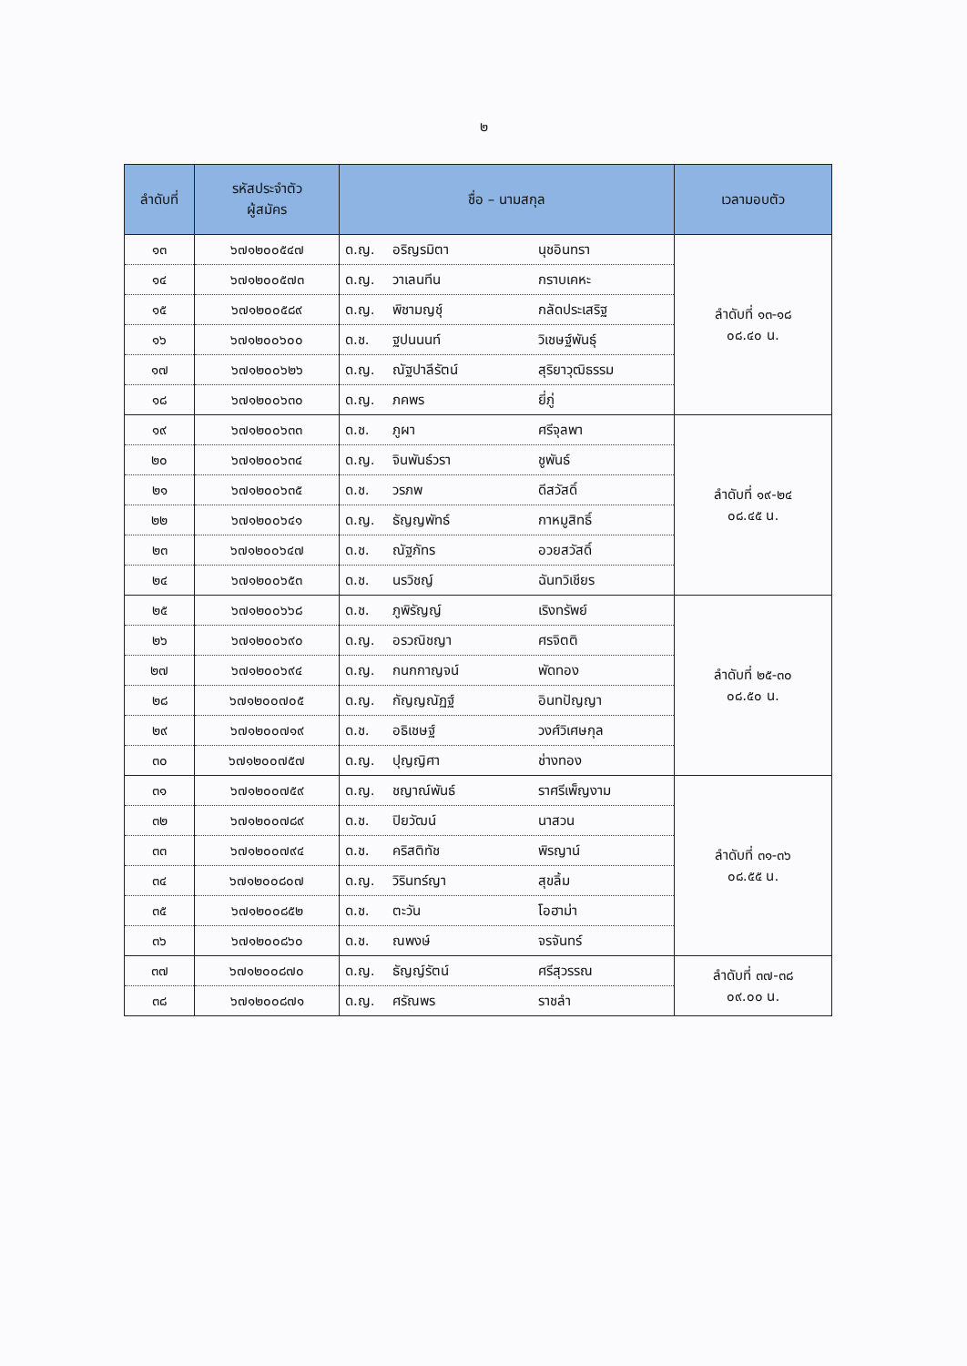๒
| ลำดับที่ | รหัสประจำตัว ผู้สมัคร | ชื่อ – นามสกุล | เวลามอบตัว |
| --- | --- | --- | --- |
| ๑๓ | ๖๗๑๒๐๐๕๔๗ | ด.ญ. อริญรมิตา นุชอินทรา | ลำดับที่ ๑๓-๑๘ ๐๘.๔๐ น. |
| ๑๔ | ๖๗๑๒๐๐๕๗๓ | ด.ญ. วาเลนทีน กราบเคหะ | |
| ๑๕ | ๖๗๑๒๐๐๕๘๙ | ด.ญ. พิชามญชุ์ กลัดประเสริฐ | |
| ๑๖ | ๖๗๑๒๐๐๖๐๐ | ด.ช. ฐปนนนท์ วิเชษฐ์พันธุ์ | |
| ๑๗ | ๖๗๑๒๐๐๖๒๖ | ด.ญ. ณัฐปาลีรัตน์ สุริยาวุฒิธรรม | |
| ๑๘ | ๖๗๑๒๐๐๖๓๐ | ด.ญ. ภคพร ยี่ภู่ | |
| ๑๙ | ๖๗๑๒๐๐๖๓๓ | ด.ช. ภูผา ศรีจุลพา | ลำดับที่ ๑๙-๒๔ ๐๘.๔๕ น. |
| ๒๐ | ๖๗๑๒๐๐๖๓๔ | ด.ญ. จินพันธ์วรา ชูพันธ์ | |
| ๒๑ | ๖๗๑๒๐๐๖๓๕ | ด.ช. วรภพ ดีสวัสดิ์ | |
| ๒๒ | ๖๗๑๒๐๐๖๔๑ | ด.ญ. ธัญญพัทธ์ กาหมูสิทธิ์ | |
| ๒๓ | ๖๗๑๒๐๐๖๔๗ | ด.ช. ณัฐภัทร อวยสวัสดิ์ | |
| ๒๔ | ๖๗๑๒๐๐๖๕๓ | ด.ช. นรวิชญ์ ฉันทวิเชียร | |
| ๒๕ | ๖๗๑๒๐๐๖๖๘ | ด.ช. ภูพิรัญญ์ เริงทรัพย์ | ลำดับที่ ๒๕-๓๐ ๐๘.๕๐ น. |
| ๒๖ | ๖๗๑๒๐๐๖๙๐ | ด.ญ. อรวณิชญา ศรจิตติ | |
| ๒๗ | ๖๗๑๒๐๐๖๙๔ | ด.ญ. กนกกาญจน์ พัดทอง | |
| ๒๘ | ๖๗๑๒๐๐๗๐๕ | ด.ญ. กัญญณัฏฐ์ อินทปัญญา | |
| ๒๙ | ๖๗๑๒๐๐๗๑๙ | ด.ช. อธิเชษฐ์ วงศ์วิเศษกุล | |
| ๓๐ | ๖๗๑๒๐๐๗๕๗ | ด.ญ. ปุญญิศา ช่างทอง | |
| ๓๑ | ๖๗๑๒๐๐๗๕๙ | ด.ญ. ชญาณ์พันธ์ ราศรีเพ็ญงาม | ลำดับที่ ๓๑-๓๖ ๐๘.๕๕ น. |
| ๓๒ | ๖๗๑๒๐๐๗๘๙ | ด.ช. ปิยวัฒน์ นาสวน | |
| ๓๓ | ๖๗๑๒๐๐๗๙๔ | ด.ช. คริสติทัช พิรญาน์ | |
| ๓๔ | ๖๗๑๒๐๐๘๐๗ | ด.ญ. วิรินทร์ญา สุขลิ้ม | |
| ๓๕ | ๖๗๑๒๐๐๘๕๒ | ด.ช. ตะวัน โอฮาม่า | |
| ๓๖ | ๖๗๑๒๐๐๘๖๐ | ด.ช. ณพงษ์ จรจันทร์ | |
| ๓๗ | ๖๗๑๒๐๐๘๗๐ | ด.ญ. ธัญญ์รัตน์ ศรีสุวรรณ | ลำดับที่ ๓๗-๓๘ ๐๙.๐๐ น. |
| ๓๘ | ๖๗๑๒๐๐๘๗๑ | ด.ญ. ศรัณพร ราชลำ | |